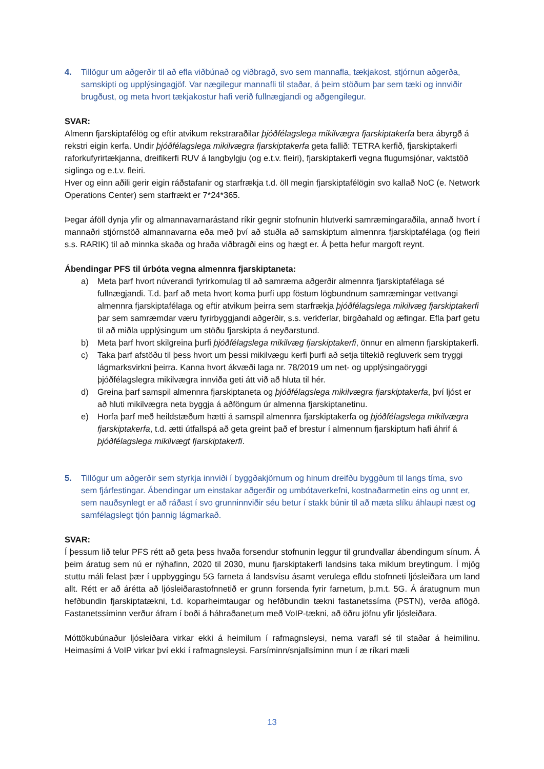4. Tillögur um aðgerðir til að efla viðbúnað og viðbragð, svo sem mannafla, tækjakost, stjórnun aðgerða, samskipti og upplýsingagjöf. Var nægilegur mannafli til staðar, á þeim stöðum þar sem tæki og innviðir brugðust, og meta hvort tækjakostur hafi verið fullnægjandi og aðgengilegur.
SVAR:
Almenn fjarskiptafélög og eftir atvikum rekstraraðilar þjóðfélagslega mikilvægra fjarskiptakerfa bera ábyrgð á rekstri eigin kerfa. Undir þjóðfélagslega mikilvægra fjarskiptakerfa geta fallið: TETRA kerfið, fjarskiptakerfi raforkufyrirtækjanna, dreifikerfi RUV á langbylgju (og e.t.v. fleiri), fjarskiptakerfi vegna flugumsjónar, vaktstöð siglinga og e.t.v. fleiri.
Hver og einn aðili gerir eigin ráðstafanir og starfrækja t.d. öll megin fjarskiptafélögin svo kallað NoC (e. Network Operations Center) sem starfrækt er 7*24*365.
Þegar áföll dynja yfir og almannavarnarástand ríkir gegnir stofnunin hlutverki samræmingaraðila, annað hvort í mannaðri stjórnstöð almannavarna eða með því að stuðla að samskiptum almennra fjarskiptafélaga (og fleiri s.s. RARIK) til að minnka skaða og hraða viðbragði eins og hægt er. Á þetta hefur margoft reynt.
Ábendingar PFS til úrbóta vegna almennra fjarskiptaneta:
a) Meta þarf hvort núverandi fyrirkomulag til að samræma aðgerðir almennra fjarskiptafélaga sé fullnægjandi. T.d. þarf að meta hvort koma þurfi upp föstum lögbundnum samræmingar vettvangi almennra fjarskiptafélaga og eftir atvikum þeirra sem starfrækja þjóðfélagslega mikilvæg fjarskiptakerfi þar sem samræmdar væru fyrirbyggjandi aðgerðir, s.s. verkferlar, birgðahald og æfingar. Efla þarf getu til að miðla upplýsingum um stöðu fjarskipta á neyðarstund.
b) Meta þarf hvort skilgreina þurfi þjóðfélagslega mikilvæg fjarskiptakerfi, önnur en almenn fjarskiptakerfi.
c) Taka þarf afstöðu til þess hvort um þessi mikilvægu kerfi þurfi að setja tiltekið regluverk sem tryggi lágmarksvirkni þeirra. Kanna hvort ákvæði laga nr. 78/2019 um net- og upplýsingaöryggi þjóðfélagslegra mikilvægra innviða geti átt við að hluta til hér.
d) Greina þarf samspil almennra fjarskiptaneta og þjóðfélagslega mikilvægra fjarskiptakerfa, því ljóst er að hluti mikilvægra neta byggja á aðföngum úr almenna fjarskiptanetinu.
e) Horfa þarf með heildstæðum hætti á samspil almennra fjarskiptakerfa og þjóðfélagslega mikilvægra fjarskiptakerfa, t.d. ætti útfallspá að geta greint það ef brestur í almennum fjarskiptum hafi áhrif á þjóðfélagslega mikilvægt fjarskiptakerfi.
5. Tillögur um aðgerðir sem styrkja innviði í byggðakjörnum og hinum dreifðu byggðum til langs tíma, svo sem fjárfestingar. Ábendingar um einstakar aðgerðir og umbótaverkefni, kostnaðarmetin eins og unnt er, sem nauðsynlegt er að ráðast í svo grunninnviðir séu betur í stakk búnir til að mæta slíku áhlaupi næst og samfélagslegt tjón þannig lágmarkað.
SVAR:
Í þessum lið telur PFS rétt að geta þess hvaða forsendur stofnunin leggur til grundvallar ábendingum sínum. Á þeim áratug sem nú er nýhafinn, 2020 til 2030, munu fjarskiptakerfi landsins taka miklum breytingum. Í mjög stuttu máli felast þær í uppbyggingu 5G farneta á landsvísu ásamt verulega efldu stofnneti ljósleiðara um land allt. Rétt er að árétta að ljósleiðarastofnnetið er grunn forsenda fyrir farnetum, þ.m.t. 5G. Á áratugnum mun hefðbundin fjarskiptatækni, t.d. koparheimtaugar og hefðbundin tækni fastanetssíma (PSTN), verða aflögð. Fastanetssíminn verður áfram í boði á háhraðanetum með VoIP-tækni, að öðru jöfnu yfir ljósleiðara.
Móttökubúnaður ljósleiðara virkar ekki á heimilum í rafmagnsleysi, nema varafl sé til staðar á heimilinu. Heimasími á VoIP virkar því ekki í rafmagnsleysi. Farsíminn/snjallsíminn mun í æ ríkari mæli
13